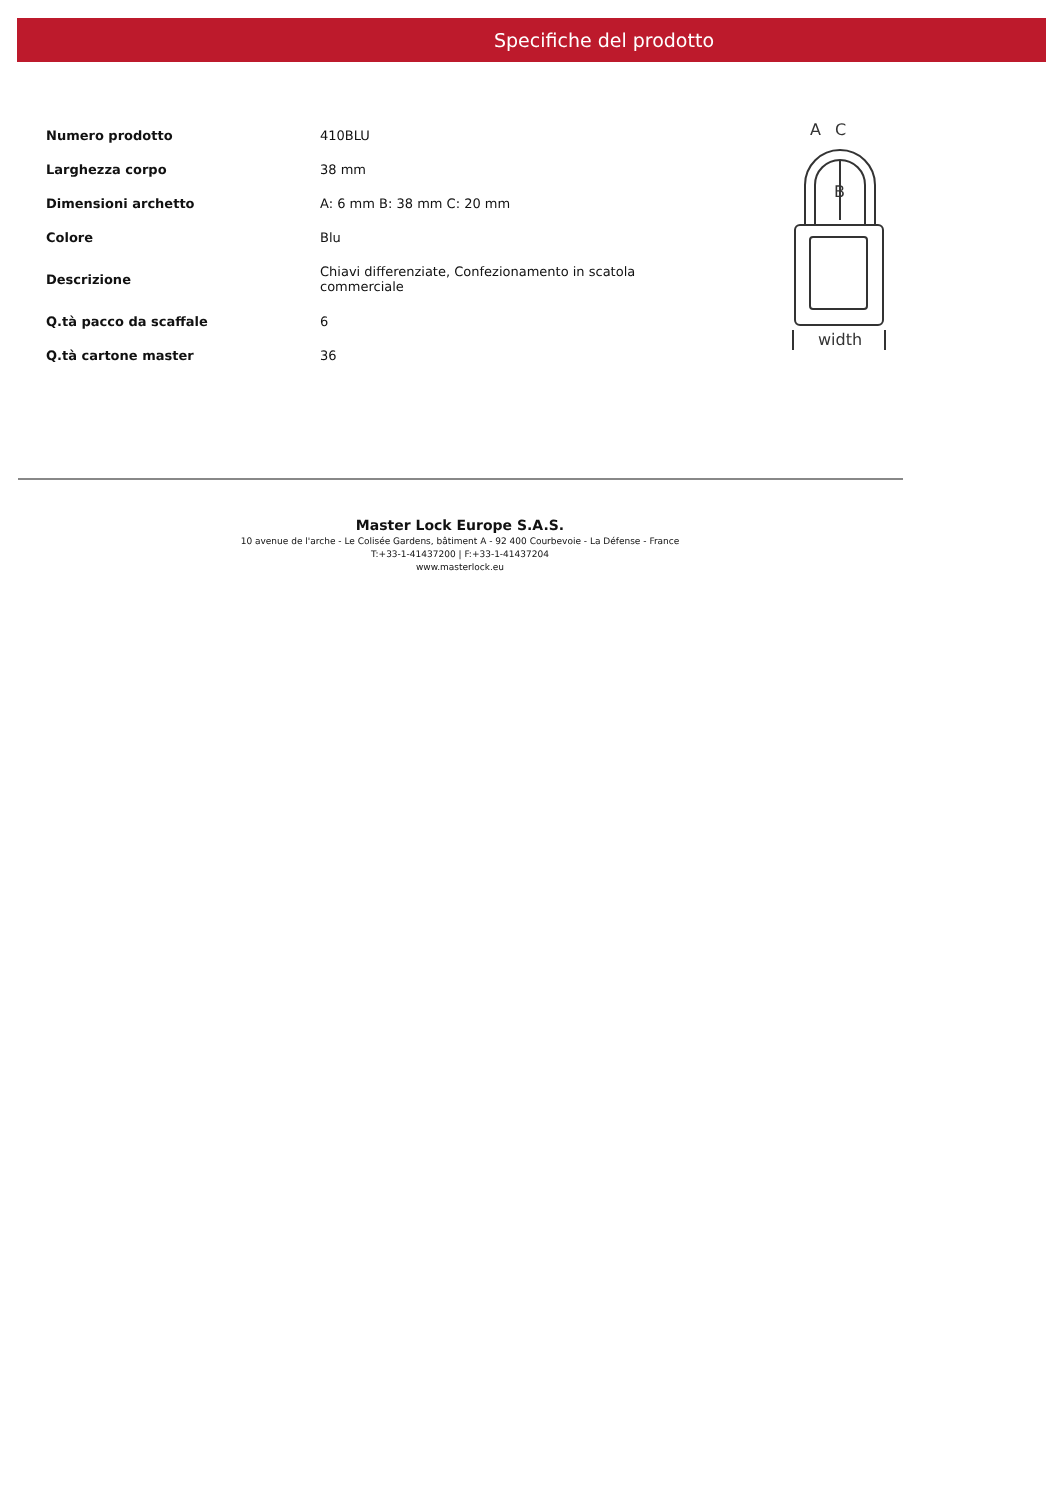Specifiche del prodotto
| Numero prodotto | 410BLU |
| Larghezza corpo | 38 mm |
| Dimensioni archetto | A: 6 mm B: 38 mm C: 20 mm |
| Colore | Blu |
| Descrizione | Chiavi differenziate, Confezionamento in scatola commerciale |
| Q.tà pacco da scaffale | 6 |
| Q.tà cartone master | 36 |
A
C
B
width
Master Lock Europe S.A.S.
10 avenue de l'arche - Le Colisée Gardens, bâtiment A - 92 400 Courbevoie - La Défense - France
T:+33-1-41437200 | F:+33-1-41437204
www.masterlock.eu